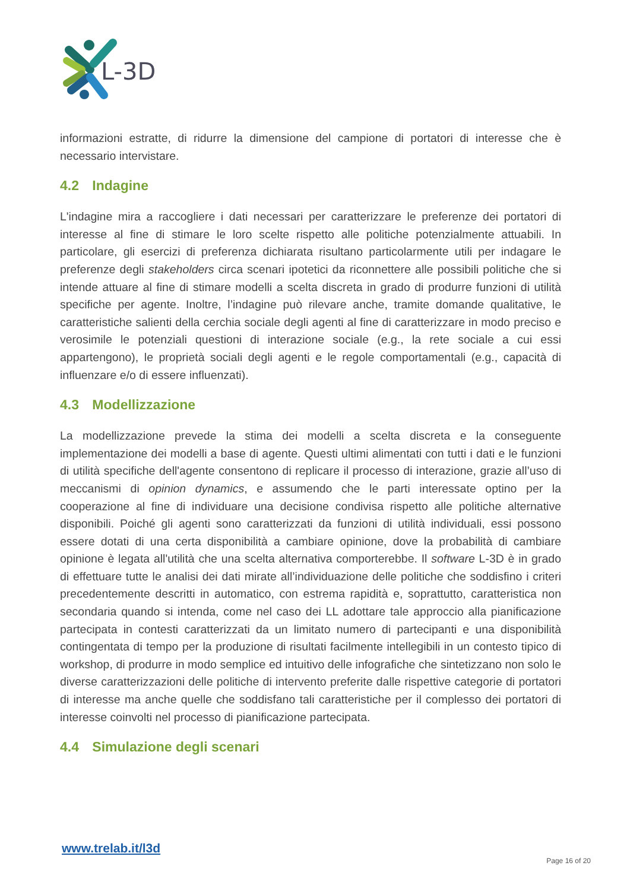L-3D
informazioni estratte, di ridurre la dimensione del campione di portatori di interesse che è necessario intervistare.
4.2 Indagine
L'indagine mira a raccogliere i dati necessari per caratterizzare le preferenze dei portatori di interesse al fine di stimare le loro scelte rispetto alle politiche potenzialmente attuabili. In particolare, gli esercizi di preferenza dichiarata risultano particolarmente utili per indagare le preferenze degli stakeholders circa scenari ipotetici da riconnettere alle possibili politiche che si intende attuare al fine di stimare modelli a scelta discreta in grado di produrre funzioni di utilità specifiche per agente. Inoltre, l’indagine può rilevare anche, tramite domande qualitative, le caratteristiche salienti della cerchia sociale degli agenti al fine di caratterizzare in modo preciso e verosimile le potenziali questioni di interazione sociale (e.g., la rete sociale a cui essi appartengono), le proprietà sociali degli agenti e le regole comportamentali (e.g., capacità di influenzare e/o di essere influenzati).
4.3 Modellizzazione
La modellizzazione prevede la stima dei modelli a scelta discreta e la conseguente implementazione dei modelli a base di agente. Questi ultimi alimentati con tutti i dati e le funzioni di utilità specifiche dell'agente consentono di replicare il processo di interazione, grazie all’uso di meccanismi di opinion dynamics, e assumendo che le parti interessate optino per la cooperazione al fine di individuare una decisione condivisa rispetto alle politiche alternative disponibili. Poiché gli agenti sono caratterizzati da funzioni di utilità individuali, essi possono essere dotati di una certa disponibilità a cambiare opinione, dove la probabilità di cambiare opinione è legata all'utilità che una scelta alternativa comporterebbe. Il software L-3D è in grado di effettuare tutte le analisi dei dati mirate all’individuazione delle politiche che soddisfino i criteri precedentemente descritti in automatico, con estrema rapidità e, soprattutto, caratteristica non secondaria quando si intenda, come nel caso dei LL adottare tale approccio alla pianificazione partecipata in contesti caratterizzati da un limitato numero di partecipanti e una disponibilità contingentata di tempo per la produzione di risultati facilmente intellegibili in un contesto tipico di workshop, di produrre in modo semplice ed intuitivo delle infografiche che sintetizzano non solo le diverse caratterizzazioni delle politiche di intervento preferite dalle rispettive categorie di portatori di interesse ma anche quelle che soddisfano tali caratteristiche per il complesso dei portatori di interesse coinvolti nel processo di pianificazione partecipata.
4.4 Simulazione degli scenari
www.trelab.it/l3d
Page 16 of 20